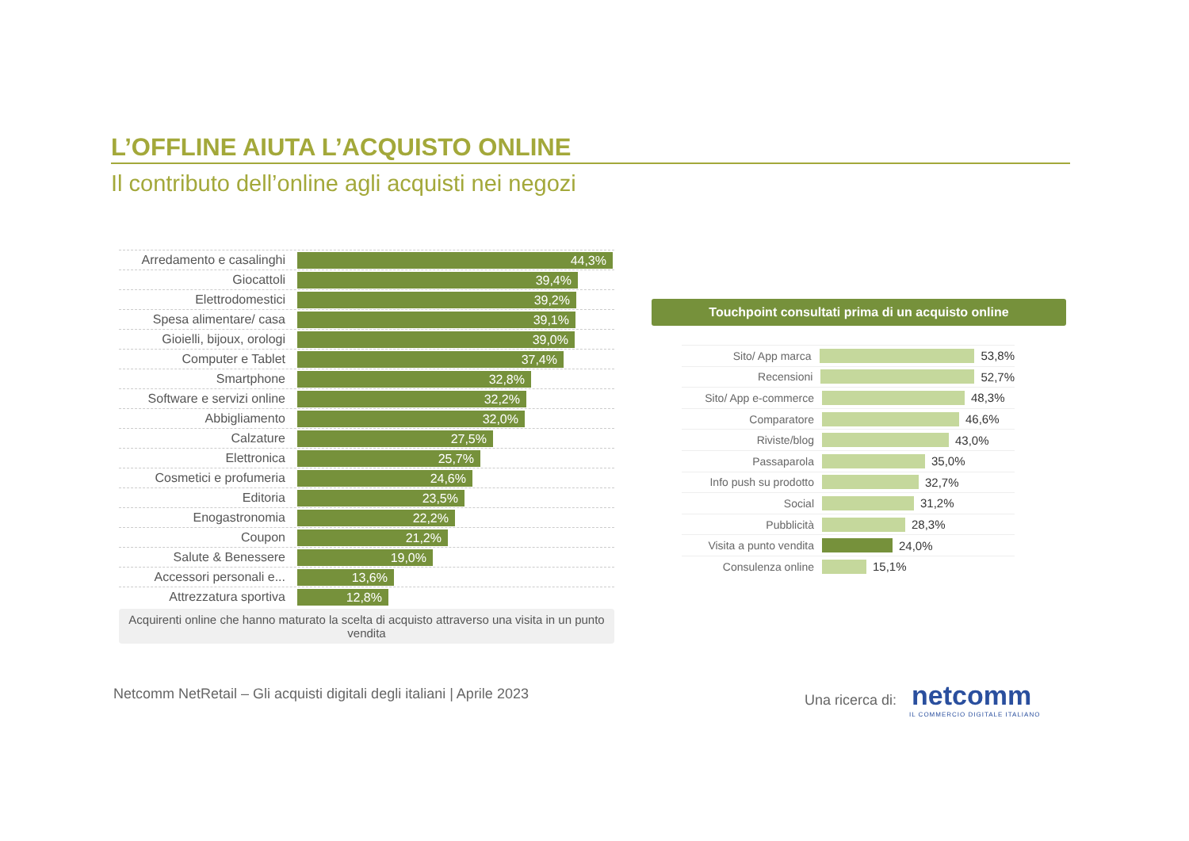L’OFFLINE AIUTA L’ACQUISTO ONLINE
Il contributo dell’online agli acquisti nei negozi
Arredamento e casalinghi
44,3%
Giocattoli
39,4%
Elettrodomestici
39,2%
Spesa alimentare/ casa
39,1%
Gioielli, bijoux, orologi
39,0%
Computer e Tablet
37,4%
Smartphone
32,8%
Software e servizi online
32,2%
Abbigliamento
32,0%
Calzature
27,5%
Elettronica
25,7%
Cosmetici e profumeria
24,6%
Editoria
23,5%
Enogastronomia
22,2%
Coupon
21,2%
Salute & Benessere
19,0%
Accessori personali e...
13,6%
Attrezzatura sportiva
12,8%
Acquirenti online che hanno maturato la scelta di acquisto attraverso una visita in un punto vendita
Touchpoint consultati prima di un acquisto online
Sito/ App marca 53,8%
Recensioni 52,7%
Sito/ App e-commerce
48,3%
Comparatore 46,6%
Riviste/blog 43,0%
Passaparola 35,0%
Info push su prodotto
32,7%
Social 31,2%
Pubblicità 28,3%
Visita a punto vendita
24,0%
Consulenza online 15,1%
Netcomm NetRetail – Gli acquisti digitali degli italiani | Aprile 2023
Una ricerca di: netcomm
IL COMMERCIO DIGITALE ITALIANO